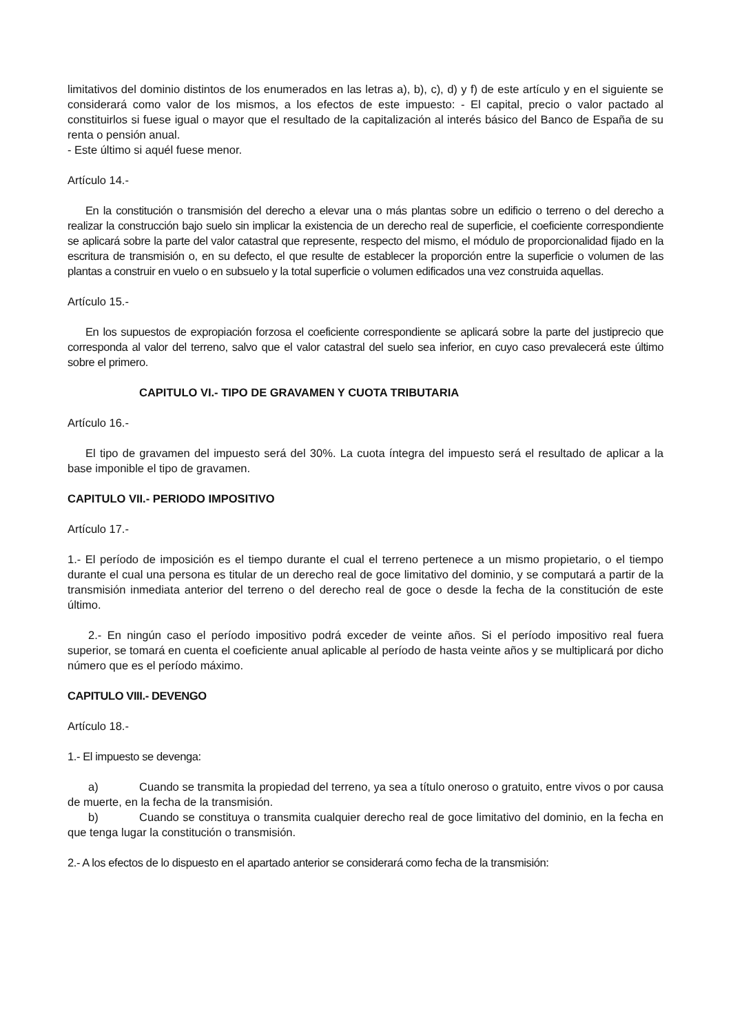limitativos del dominio distintos de los enumerados en las letras a), b), c), d) y f) de este artículo y en el siguiente se considerará como valor de los mismos, a los efectos de este impuesto: - El capital, precio o valor pactado al constituirlos si fuese igual o mayor que el resultado de la capitalización al interés básico del Banco de España de su renta o pensión anual.
- Este último si aquél fuese menor.
Artículo 14.-
En la constitución o transmisión del derecho a elevar una o más plantas sobre un edificio o terreno o del derecho a realizar la construcción bajo suelo sin implicar la existencia de un derecho real de superficie, el coeficiente correspondiente se aplicará sobre la parte del valor catastral que represente, respecto del mismo, el módulo de proporcionalidad fijado en la escritura de transmisión o, en su defecto, el que resulte de establecer la proporción entre la superficie o volumen de las plantas a construir en vuelo o en subsuelo y la total superficie o volumen edificados una vez construida aquellas.
Artículo 15.-
En los supuestos de expropiación forzosa el coeficiente correspondiente se aplicará sobre la parte del justiprecio que corresponda al valor del terreno, salvo que el valor catastral del suelo sea inferior, en cuyo caso prevalecerá este último sobre el primero.
CAPITULO VI.- TIPO DE GRAVAMEN Y CUOTA TRIBUTARIA
Artículo 16.-
El tipo de gravamen del impuesto será del 30%. La cuota íntegra del impuesto será el resultado de aplicar a la base imponible el tipo de gravamen.
CAPITULO VII.- PERIODO IMPOSITIVO
Artículo 17.-
1.- El período de imposición es el tiempo durante el cual el terreno pertenece a un mismo propietario, o el tiempo durante el cual una persona es titular de un derecho real de goce limitativo del dominio, y se computará a partir de la transmisión inmediata anterior del terreno o del derecho real de goce o desde la fecha de la constitución de este último.
2.- En ningún caso el período impositivo podrá exceder de veinte años. Si el período impositivo real fuera superior, se tomará en cuenta el coeficiente anual aplicable al período de hasta veinte años y se multiplicará por dicho número que es el período máximo.
CAPITULO VIII.- DEVENGO
Artículo 18.-
1.- El impuesto se devenga:
a) Cuando se transmita la propiedad del terreno, ya sea a título oneroso o gratuito, entre vivos o por causa de muerte, en la fecha de la transmisión.
b) Cuando se constituya o transmita cualquier derecho real de goce limitativo del dominio, en la fecha en que tenga lugar la constitución o transmisión.
2.- A los efectos de lo dispuesto en el apartado anterior se considerará como fecha de la transmisión: